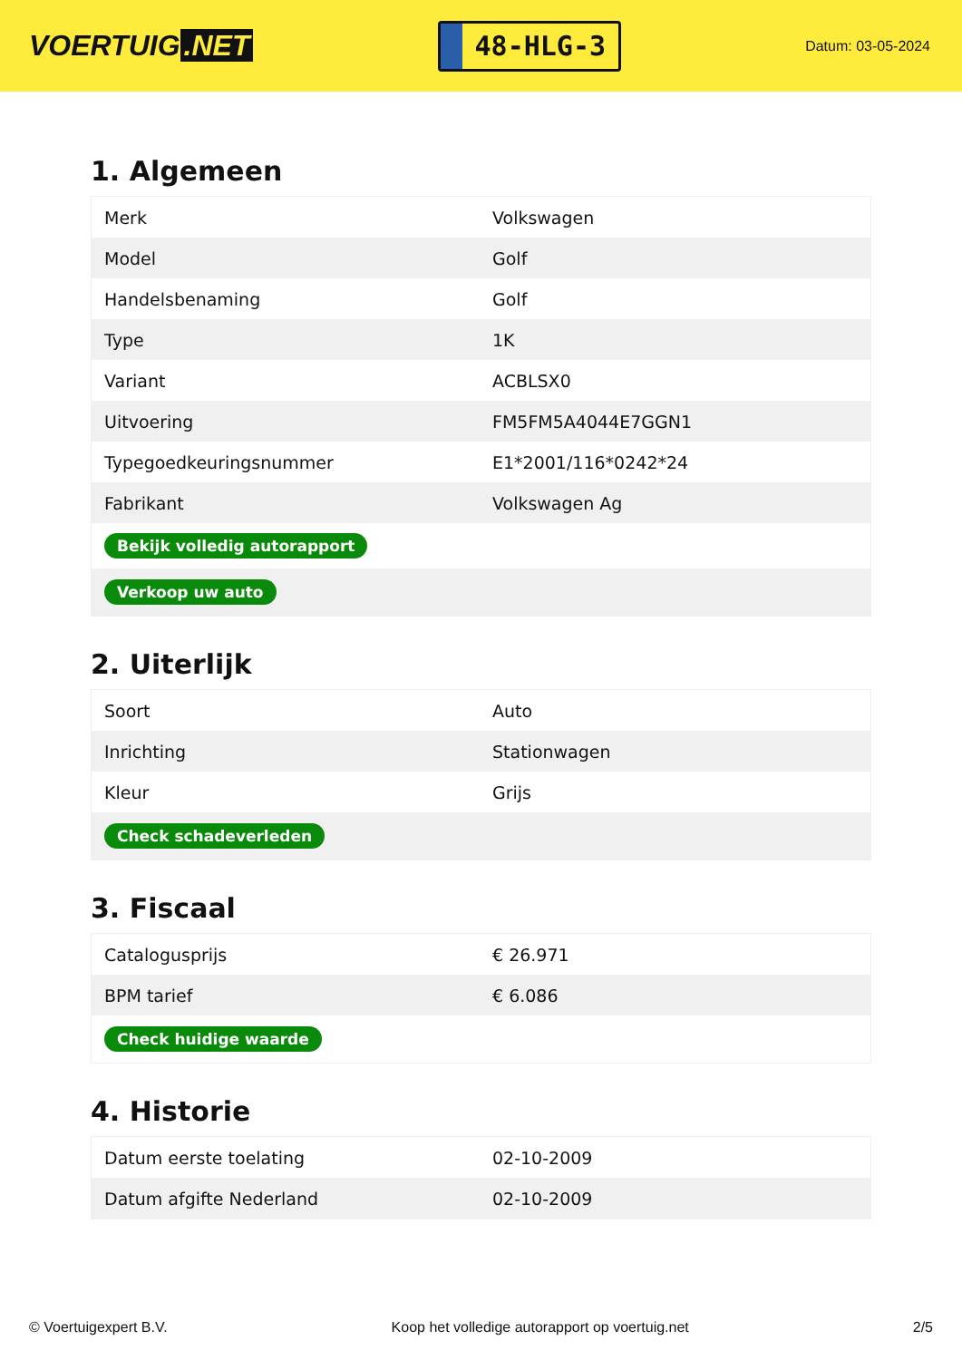VOERTUIG.NET
48-HLG-3
Datum: 03-05-2024
1. Algemeen
| Merk | Volkswagen |
| Model | Golf |
| Handelsbenaming | Golf |
| Type | 1K |
| Variant | ACBLSX0 |
| Uitvoering | FM5FM5A4044E7GGN1 |
| Typegoedkeuringsnummer | E1*2001/116*0242*24 |
| Fabrikant | Volkswagen Ag |
| Bekijk volledig autorapport | |
| Verkoop uw auto | |
2. Uiterlijk
| Soort | Auto |
| Inrichting | Stationwagen |
| Kleur | Grijs |
| Check schadeverleden | |
3. Fiscaal
| Catalogusprijs | € 26.971 |
| BPM tarief | € 6.086 |
| Check huidige waarde | |
4. Historie
| Datum eerste toelating | 02-10-2009 |
| Datum afgifte Nederland | 02-10-2009 |
© Voertuigexpert B.V. Koop het volledige autorapport op voertuig.net 2/5